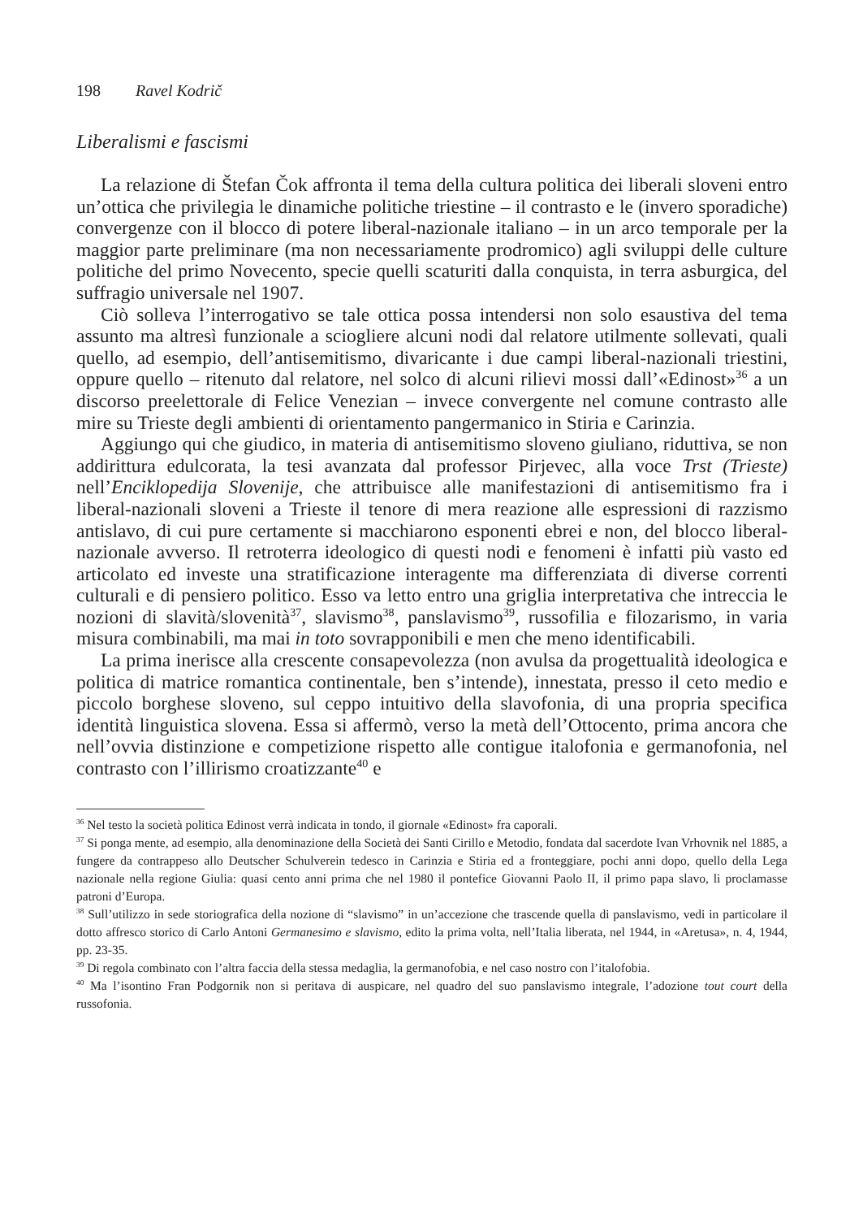198 Ravel Kodrič
Liberalismi e fascismi
La relazione di Štefan Čok affronta il tema della cultura politica dei liberali sloveni entro un’ottica che privilegia le dinamiche politiche triestine – il contrasto e le (invero sporadiche) convergenze con il blocco di potere liberal-nazionale italiano – in un arco temporale per la maggior parte preliminare (ma non necessariamente prodromico) agli sviluppi delle culture politiche del primo Novecento, specie quelli scaturiti dalla conquista, in terra asburgica, del suffragio universale nel 1907.
Ciò solleva l’interrogativo se tale ottica possa intendersi non solo esaustiva del tema assunto ma altresì funzionale a sciogliere alcuni nodi dal relatore utilmente sollevati, quali quello, ad esempio, dell’antisemitismo, divaricante i due campi liberal-nazionali triestini, oppure quello – ritenuto dal relatore, nel solco di alcuni rilievi mossi dall’«Edinost»<sup>36</sup> a un discorso preelettorale di Felice Venezian – invece convergente nel comune contrasto alle mire su Trieste degli ambienti di orientamento pangermanico in Stiria e Carinzia.
Aggiungo qui che giudico, in materia di antisemitismo sloveno giuliano, riduttiva, se non addirittura edulcorata, la tesi avanzata dal professor Pirjevec, alla voce Trst (Trieste) nell’Enciklopedija Slovenije, che attribuisce alle manifestazioni di antisemitismo fra i liberal-nazionali sloveni a Trieste il tenore di mera reazione alle espressioni di razzismo antislavo, di cui pure certamente si macchiarono esponenti ebrei e non, del blocco liberal-nazionale avverso. Il retroterra ideologico di questi nodi e fenomeni è infatti più vasto ed articolato ed investe una stratificazione interagente ma differenziata di diverse correnti culturali e di pensiero politico. Esso va letto entro una griglia interpretativa che intreccia le nozioni di slavità/slovenità<sup>37</sup>, slavismo<sup>38</sup>, panslavismo<sup>39</sup>, russofilia e filozarismo, in varia misura combinabili, ma mai in toto sovrapponibili e men che meno identificabili.
La prima inerisce alla crescente consapevolezza (non avulsa da progettualità ideologica e politica di matrice romantica continentale, ben s’intende), innestata, presso il ceto medio e piccolo borghese sloveno, sul ceppo intuitivo della slavofonia, di una propria specifica identità linguistica slovena. Essa si affermò, verso la metà dell’Ottocento, prima ancora che nell’ovvia distinzione e competizione rispetto alle contigue italofonia e germanofonia, nel contrasto con l’illirismo croatizzante<sup>40</sup> e
<sup>36</sup> Nel testo la società politica Edinost verrà indicata in tondo, il giornale «Edinost» fra caporali.
<sup>37</sup> Si ponga mente, ad esempio, alla denominazione della Società dei Santi Cirillo e Metodio, fondata dal sacerdote Ivan Vrhovnik nel 1885, a fungere da contrappeso allo Deutscher Schulverein tedesco in Carinzia e Stiria ed a fronteggiare, pochi anni dopo, quello della Lega nazionale nella regione Giulia: quasi cento anni prima che nel 1980 il pontefice Giovanni Paolo II, il primo papa slavo, li proclamasse patroni d’Europa.
<sup>38</sup> Sull’utilizzo in sede storiografica della nozione di “slavismo” in un’accezione che trascende quella di panslavismo, vedi in particolare il dotto affresco storico di Carlo Antoni Germanesimo e slavismo, edito la prima volta, nell’Italia liberata, nel 1944, in «Aretusa», n. 4, 1944, pp. 23-35.
<sup>39</sup> Di regola combinato con l’altra faccia della stessa medaglia, la germanofobia, e nel caso nostro con l’italofobia.
<sup>40</sup> Ma l’isontino Fran Podgornik non si peritava di auspicare, nel quadro del suo panslavismo integrale, l’adozione tout court della russofonia.